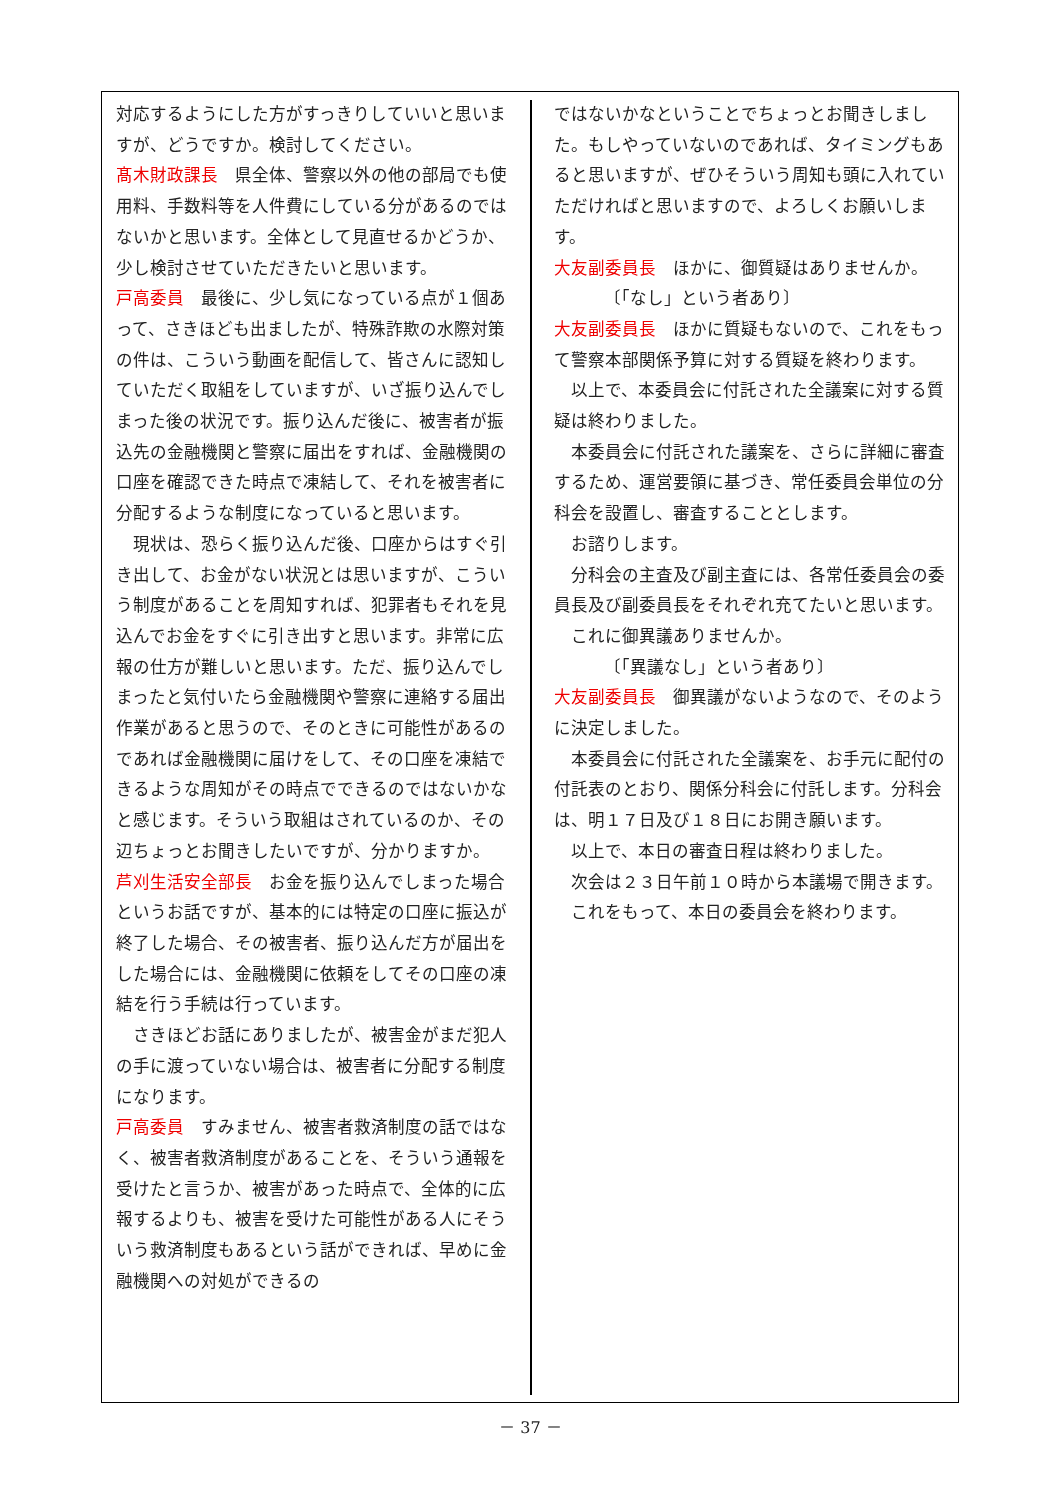対応するようにした方がすっきりしていいと思いますが、どうですか。検討してください。
髙木財政課長　県全体、警察以外の他の部局でも使用料、手数料等を人件費にしている分があるのではないかと思います。全体として見直せるかどうか、少し検討させていただきたいと思います。
戸高委員　最後に、少し気になっている点が１個あって、さきほども出ましたが、特殊詐欺の水際対策の件は、こういう動画を配信して、皆さんに認知していただく取組をしていますが、いざ振り込んでしまった後の状況です。振り込んだ後に、被害者が振込先の金融機関と警察に届出をすれば、金融機関の口座を確認できた時点で凍結して、それを被害者に分配するような制度になっていると思います。
現状は、恐らく振り込んだ後、口座からはすぐ引き出して、お金がない状況とは思いますが、こういう制度があることを周知すれば、犯罪者もそれを見込んでお金をすぐに引き出すと思います。非常に広報の仕方が難しいと思います。ただ、振り込んでしまったと気付いたら金融機関や警察に連絡する届出作業があると思うので、そのときに可能性があるのであれば金融機関に届けをして、その口座を凍結できるような周知がその時点でできるのではないかなと感じます。そういう取組はされているのか、その辺ちょっとお聞きしたいですが、分かりますか。
芦刈生活安全部長　お金を振り込んでしまった場合というお話ですが、基本的には特定の口座に振込が終了した場合、その被害者、振り込んだ方が届出をした場合には、金融機関に依頼をしてその口座の凍結を行う手続は行っています。
さきほどお話にありましたが、被害金がまだ犯人の手に渡っていない場合は、被害者に分配する制度になります。
戸高委員　すみません、被害者救済制度の話ではなく、被害者救済制度があることを、そういう通報を受けたと言うか、被害があった時点で、全体的に広報するよりも、被害を受けた可能性がある人にそういう救済制度もあるという話ができれば、早めに金融機関への対処ができるの
ではないかなということでちょっとお聞きしました。もしやっていないのであれば、タイミングもあると思いますが、ぜひそういう周知も頭に入れていただければと思いますので、よろしくお願いします。
大友副委員長　ほかに、御質疑はありませんか。
〔「なし」という者あり〕
大友副委員長　ほかに質疑もないので、これをもって警察本部関係予算に対する質疑を終わります。
以上で、本委員会に付託された全議案に対する質疑は終わりました。
本委員会に付託された議案を、さらに詳細に審査するため、運営要領に基づき、常任委員会単位の分科会を設置し、審査することとします。
お諮りします。
分科会の主査及び副主査には、各常任委員会の委員長及び副委員長をそれぞれ充てたいと思います。
これに御異議ありませんか。
〔「異議なし」という者あり〕
大友副委員長　御異議がないようなので、そのように決定しました。
本委員会に付託された全議案を、お手元に配付の付託表のとおり、関係分科会に付託します。分科会は、明１７日及び１８日にお開き願います。
以上で、本日の審査日程は終わりました。
次会は２３日午前１０時から本議場で開きます。
これをもって、本日の委員会を終わります。
－ 37 －